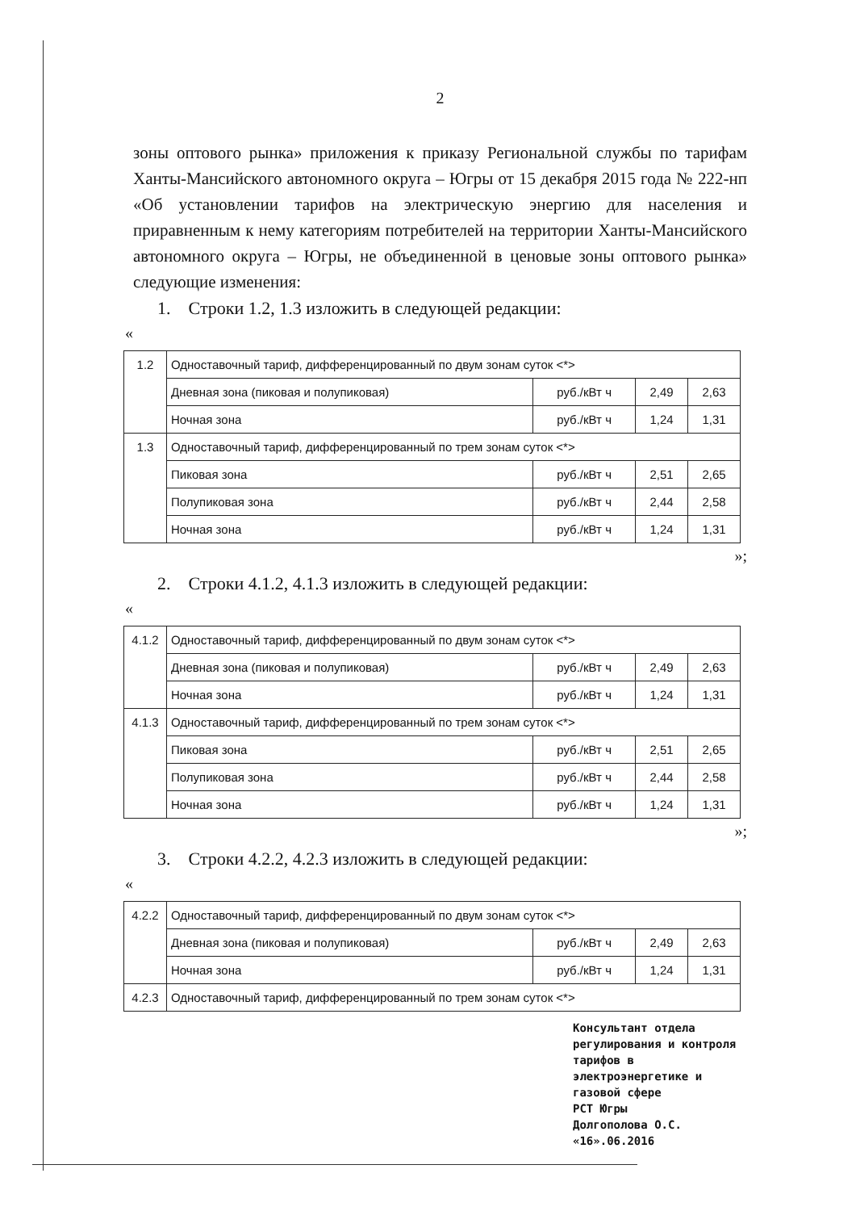2
зоны оптового рынка» приложения к приказу Региональной службы по тарифам Ханты-Мансийского автономного округа – Югры от 15 декабря 2015 года № 222-нп «Об установлении тарифов на электрическую энергию для населения и приравненным к нему категориям потребителей на территории Ханты-Мансийского автономного округа – Югры, не объединенной в ценовые зоны оптового рынка» следующие изменения:
1. Строки 1.2, 1.3 изложить в следующей редакции:
«
| 1.2 | Одноставочный тариф, дифференцированный по двум зонам суток <*> | | | |
| | Дневная зона (пиковая и полупиковая) | руб./кВт ч | 2,49 | 2,63 |
| | Ночная зона | руб./кВт ч | 1,24 | 1,31 |
| 1.3 | Одноставочный тариф, дифференцированный по трем зонам суток <*> | | | |
| | Пиковая зона | руб./кВт ч | 2,51 | 2,65 |
| | Полупиковая зона | руб./кВт ч | 2,44 | 2,58 |
| | Ночная зона | руб./кВт ч | 1,24 | 1,31 |
»;
2. Строки 4.1.2, 4.1.3 изложить в следующей редакции:
«
| 4.1.2 | Одноставочный тариф, дифференцированный по двум зонам суток <*> | | | |
| | Дневная зона (пиковая и полупиковая) | руб./кВт ч | 2,49 | 2,63 |
| | Ночная зона | руб./кВт ч | 1,24 | 1,31 |
| 4.1.3 | Одноставочный тариф, дифференцированный по трем зонам суток <*> | | | |
| | Пиковая зона | руб./кВт ч | 2,51 | 2,65 |
| | Полупиковая зона | руб./кВт ч | 2,44 | 2,58 |
| | Ночная зона | руб./кВт ч | 1,24 | 1,31 |
»;
3. Строки 4.2.2, 4.2.3 изложить в следующей редакции:
«
| 4.2.2 | Одноставочный тариф, дифференцированный по двум зонам суток <*> | | | |
| | Дневная зона (пиковая и полупиковая) | руб./кВт ч | 2,49 | 2,63 |
| | Ночная зона | руб./кВт ч | 1,24 | 1,31 |
| 4.2.3 | Одноставочный тариф, дифференцированный по трем зонам суток <*> | | | |
Консультант отдела регулирования и контроля тарифов в электроэнергетике и газовой сфере
РСТ Югры
Долгополова О.С. «16».06.2016